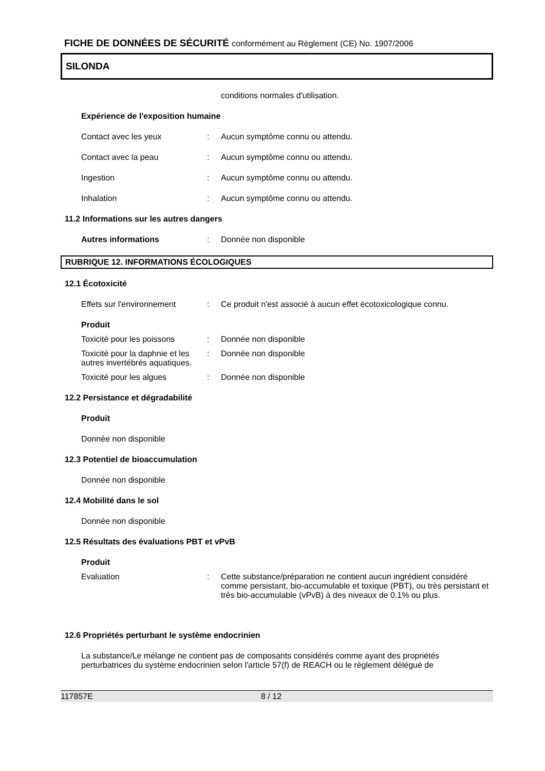FICHE DE DONNÉES DE SÉCURITÉ conformément au Règlement (CE) No. 1907/2006
SILONDA
conditions normales d'utilisation.
Expérience de l'exposition humaine
Contact avec les yeux : Aucun symptôme connu ou attendu.
Contact avec la peau : Aucun symptôme connu ou attendu.
Ingestion : Aucun symptôme connu ou attendu.
Inhalation : Aucun symptôme connu ou attendu.
11.2 Informations sur les autres dangers
Autres informations : Donnée non disponible
RUBRIQUE 12. INFORMATIONS ÉCOLOGIQUES
12.1 Écotoxicité
Effets sur l'environnement
: Ce produit n'est associé à aucun effet écotoxicologique connu.
Produit
Toxicité pour les poissons
: Donnée non disponible
Toxicité pour la daphnie et les autres invertébrés aquatiques.
: Donnée non disponible
Toxicité pour les algues : Donnée non disponible
12.2 Persistance et dégradabilité
Produit
Donnée non disponible
12.3 Potentiel de bioaccumulation
Donnée non disponible
12.4 Mobilité dans le sol
Donnée non disponible
12.5 Résultats des évaluations PBT et vPvB
Produit
Evaluation : Cette substance/préparation ne contient aucun ingrédient considéré comme persistant, bio-accumulable et toxique (PBT), ou très persistant et très bio-accumulable (vPvB) à des niveaux de 0.1% ou plus.
12.6 Propriétés perturbant le système endocrinien
La substance/Le mélange ne contient pas de composants considérés comme ayant des propriétés perturbatrices du système endocrinien selon l'article 57(f) de REACH ou le règlement délégué de
117857E 8 / 12